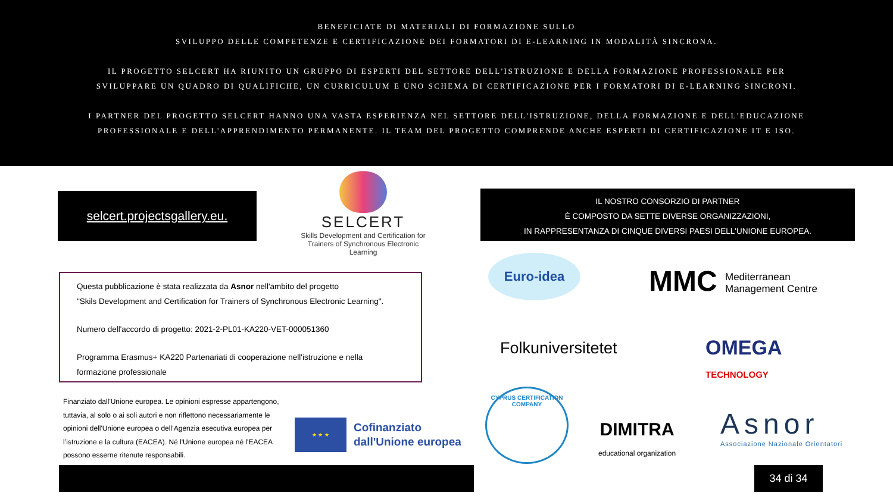BENEFICIATE DI MATERIALI DI FORMAZIONE SULLO
SVILUPPO DELLE COMPETENZE E CERTIFICAZIONE DEI FORMATORI DI E-LEARNING IN MODALITÀ SINCRONA.
IL PROGETTO SELCERT HA RIUNITO UN GRUPPO DI ESPERTI DEL SETTORE DELL'ISTRUZIONE E DELLA FORMAZIONE PROFESSIONALE PER
SVILUPPARE UN QUADRO DI QUALIFICHE, UN CURRICULUM E UNO SCHEMA DI CERTIFICAZIONE PER I FORMATORI DI E-LEARNING SINCRONI.
I PARTNER DEL PROGETTO SELCERT HANNO UNA VASTA ESPERIENZA NEL SETTORE DELL'ISTRUZIONE, DELLA FORMAZIONE E DELL'EDUCAZIONE
PROFESSIONALE E DELL'APPRENDIMENTO PERMANENTE. IL TEAM DEL PROGETTO COMPRENDE ANCHE ESPERTI DI CERTIFICAZIONE IT E ISO.
selcert.projectsgallery.eu.
SELCERT
Skills Development and Certification for Trainers of Synchronous Electronic Learning
IL NOSTRO CONSORZIO DI PARTNER
È COMPOSTO DA SETTE DIVERSE ORGANIZZAZIONI,
IN RAPPRESENTANZA DI CINQUE DIVERSI PAESI DELL'UNIONE EUROPEA.
Questa pubblicazione è stata realizzata da Asnor nell'ambito del progetto
"Skils Development and Certification for Trainers of Synchronous Electronic Learning".
Numero dell'accordo di progetto: 2021-2-PL01-KA220-VET-000051360
Programma Erasmus+ KA220 Partenariati di cooperazione nell'istruzione e nella formazione professionale
Finanziato dall'Unione europea. Le opinioni espresse appartengono, tuttavia, al solo o ai soli autori e non riflettono necessariamente le opinioni dell'Unione europea o dell’Agenzia esecutiva europea per l’istruzione e la cultura (EACEA). Né l'Unione europea né l'EACEA possono esserne ritenute responsabili.
★ ★ ★
Cofinanziato
dall'Unione europea
Euro-idea
MMC Mediterranean
Management Centre
Folkuniversitetet
OMEGA
TECHNOLOGY
CYPRUS CERTIFICATION COMPANY
DIMITRA
educational organization
Asnor
Associazione Nazionale Orientatori
34 di 34